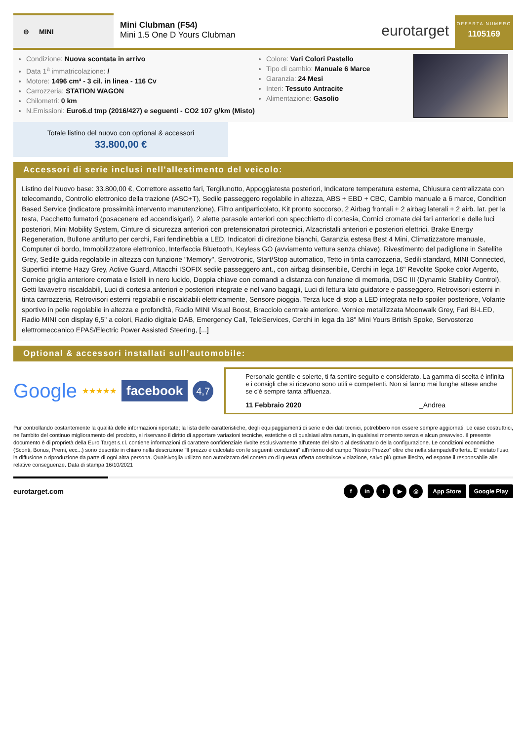⊖ MINI
Mini Clubman (F54)
Mini 1.5 One D Yours Clubman
eurotarget
OFFERTA NUMERO
1105169
Condizione: Nuova scontata in arrivo
Data 1<sup>a</sup> immatricolazione: /
Motore: 1496 cm³ - 3 cil. in linea - 116 Cv
Carrozzeria: STATION WAGON
Chilometri: 0 km
N.Emissioni: Euro6.d tmp (2016/427) e seguenti - CO2 107 g/km (Misto)
Colore: Vari Colori Pastello
Tipo di cambio: Manuale 6 Marce
Garanzia: 24 Mesi
Interi: Tessuto Antracite
Alimentazione: Gasolio
Totale listino del nuovo con optional & accessori
33.800,00 €
Accessori di serie inclusi nell'allestimento del veicolo:
Listino del Nuovo base: 33.800,00 €, Correttore assetto fari, Tergilunotto, Appoggiatesta posteriori, Indicatore temperatura esterna, Chiusura centralizzata con telecomando, Controllo elettronico della trazione (ASC+T), Sedile passeggero regolabile in altezza, ABS + EBD + CBC, Cambio manuale a 6 marce, Condition Based Service (indicatore prossimità intervento manutenzione), Filtro antiparticolato, Kit pronto soccorso, 2 Airbag frontali + 2 airbag laterali + 2 airb. lat. per la testa, Pacchetto fumatori (posacenere ed accendisigari), 2 alette parasole anteriori con specchietto di cortesia, Cornici cromate dei fari anteriori e delle luci posteriori, Mini Mobility System, Cinture di sicurezza anteriori con pretensionatori pirotecnici, Alzacristalli anteriori e posteriori elettrici, Brake Energy Regeneration, Bullone antifurto per cerchi, Fari fendinebbia a LED, Indicatori di direzione bianchi, Garanzia estesa Best 4 Mini, Climatizzatore manuale, Computer di bordo, Immobilizzatore elettronico, Interfaccia Bluetooth, Keyless GO (avviamento vettura senza chiave), Rivestimento del padiglione in Satellite Grey, Sedile guida regolabile in altezza con funzione "Memory", Servotronic, Start/Stop automatico, Tetto in tinta carrozzeria, Sedili standard, MINI Connected, Superfici interne Hazy Grey, Active Guard, Attacchi ISOFIX sedile passeggero ant., con airbag disinseribile, Cerchi in lega 16" Revolite Spoke color Argento, Cornice griglia anteriore cromata e listelli in nero lucido, Doppia chiave con comandi a distanza con funzione di memoria, DSC III (Dynamic Stability Control), Getti lavavetro riscaldabili, Luci di cortesia anteriori e posteriori integrate e nel vano bagagli, Luci di lettura lato guidatore e passeggero, Retrovisori esterni in tinta carrozzeria, Retrovisori esterni regolabili e riscaldabili elettricamente, Sensore pioggia, Terza luce di stop a LED integrata nello spoiler posteriore, Volante sportivo in pelle regolabile in altezza e profondità, Radio MINI Visual Boost, Bracciolo centrale anteriore, Vernice metallizzata Moonwalk Grey, Fari Bi-LED, Radio MINI con display 6,5" a colori, Radio digitale DAB, Emergency Call, TeleServices, Cerchi in lega da 18" Mini Yours British Spoke, Servosterzo elettromeccanico EPAS/Electric Power Assisted Steering, [...]
Optional & accessori installati sull’automobile:
Google ★★★★★ facebook 4,7
Personale gentile e solerte, ti fa sentire seguito e considerato. La gamma di scelta è infinita e i consigli che si ricevono sono utili e competenti. Non si fanno mai lunghe attese anche se c’è sempre tanta affluenza.
11 Febbraio 2020 _Andrea
Pur controllando costantemente la qualità delle informazioni riportate; la lista delle caratteristiche, degli equipaggiamenti di serie e dei dati tecnici, potrebbero non essere sempre aggiornati. Le case costruttrici, nell'ambito del continuo miglioramento del prodotto, si riservano il diritto di apportare variazioni tecniche, estetiche o di qualsiasi altra natura, in qualsiasi momento senza e alcun preavviso. Il presente documento è di proprietà della Euro Target s.r.l. contiene informazioni di carattere confidenziale rivolte esclusivamente all'utente del sito o al destinatario della configurazione. Le condizioni economiche (Sconti, Bonus, Premi, ecc...) sono descritte in chiaro nella descrizione "Il prezzo è calcolato con le seguenti condizioni" all'interno del campo "Nostro Prezzo" oltre che nella stampadell'offerta. E' vietato l'uso, la diffusione o riproduzione da parte di ogni altra persona. Qualsivoglia utilizzo non autorizzato del contenuto di questa offerta costituisce violazione, salvo più grave illecito, ed espone il responsabile alle relative conseguenze. Data di stampa 16/10/2021
eurotarget.com f in t ▶ ◎ App Store Google Play